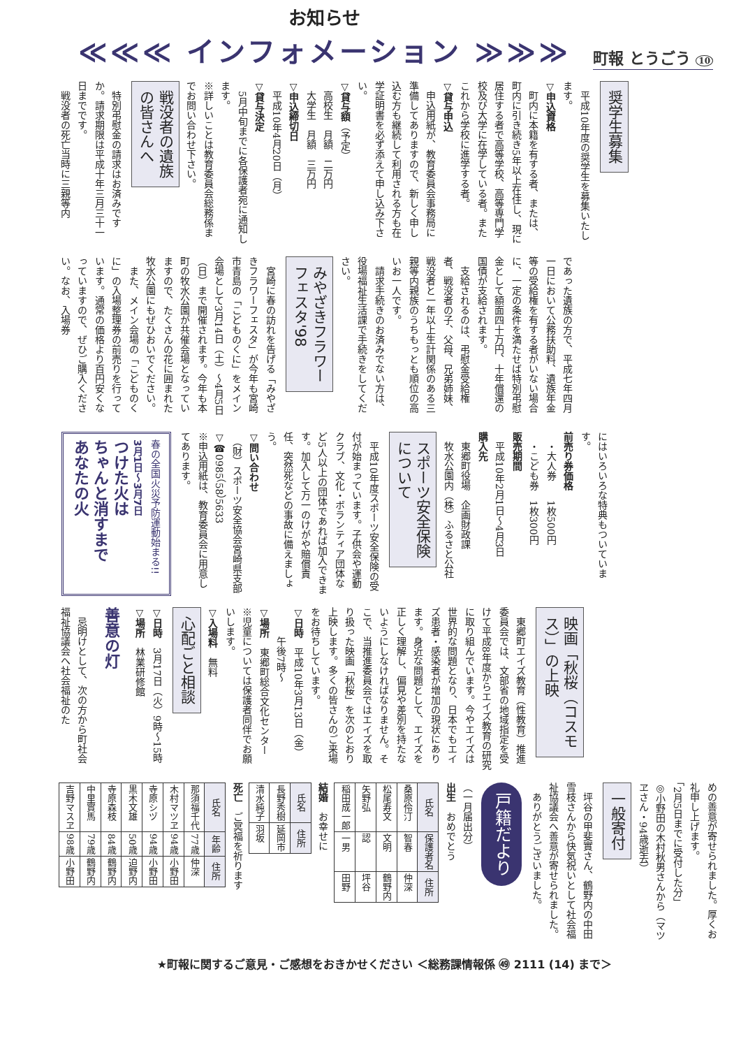お知らせ
≪≪≪ インフォメーション ≫≫≫
町報 とうごう 10
奨学生募集
　平成10年度の奨学生を募集いたします。
▽申込資格
　町内に本籍を有する者、または、町内に引き続き5年以上在住し、現に居住する者で高等学校、高等専門学校及び大学に在学している者。またこれから学校に進学する者。
▽貸与申込
　申込用紙が、教育委員会事務局に準備してありますので、新しく申し込む方も継続して利用される方も在学証明書を必ず添えて申し込み下さい。
▽貸与額（予定）
　高校生　月額　二万円
　大学生　月額　三万円
▽申込締切日
　平成10年4月20日（月）
▽貸与決定
　5月中旬までに各保護者宛に通知します。
※詳しいことは教育委員会総務係までお問い合わせ下さい。
戦没者の遺族
の皆さんへ
　特別弔慰金の請求はお済みですか。請求期限は平成十年三月三十一日までです。
　戦没者の死亡当時に三親等内
であった遺族の方で、平成七年四月一日において公務扶助料、遺族年金等の受給権を有する者がいない場合に、一定の条件を満たせば特別弔慰金として額面四十万円、十年償還の国債が支給されます。
　支給されるのは、弔慰金受給権者、戦没者の子、父母、兄弟姉妹、戦没者と一年以上生計関係のある三親等内親族のうちもっとも順位の高いお一人です。
　請求手続きのお済みでない方は、役場福祉生活課で手続きをしてください。
みやざきフラワー
フェスタ'98
　宮崎に春の訪れを告げる「みやざきフラワーフェスタ」が今年も宮崎市青島の「こどものくに」をメイン会場として3月14日（土）～4月5日（日）まで開催されます。今年も本町の牧水公園が共催会場となっていますので、たくさんの花に囲まれた牧水公園にもぜひおいでください。
　また、メイン会場の「こどものくに」の入場整理券の前売りを行っています。通常の価格より百円安くなっていますので、ぜひご購入ください。なお、入場券
にはいろいろな特典もついています。
前売り券価格
　・大人券　　1枚500円
　・こども券　1枚300円
販売期間
　平成10年2月1日～4月3日
購入先
　東郷町役場　企画財政課
　牧水公園内（株）ふるさと公社
スポーツ安全保険
について
　平成10年度スポーツ安全保険の受付が始まっています。子供会や運動クラブ、文化・ボランティア団体など5人以上の団体であれば加入できます。加入して万一のけがや賠償責任、突然死などの事故に備えましょう。
▽問い合わせ
　（財）スポーツ安全協会宮崎県支部
▽☎0985（58）5633
※申込用紙は、教育委員会に用意してあります。
春の全国火災予防運動始まる!!
3月1日～3月7日
つけた火は
ちゃんと消すまで
あなたの火
映画「秋桜（コスモ
ス）」の上映
　東郷町エイズ教育（性教育）推進委員会では、文部省の地域指定を受けて平成8年度からエイズ教育の研究に取り組んでいます。今やエイズは世界的な問題となり、日本でもエイズ患者・感染者が増加の現状にあります。身近な問題として、エイズを正しく理解し、偏見や差別を持たないようにしなければなりません。そこで、当推進委員会ではエイズを取り扱った映画「秋桜」を次のとおり上映します。多くの皆さんのご来場をお待ちしています。
▽日時　平成10年3月13日（金）
　　　午後7時～
▽場所　東郷町総合文化センター
※児童については保護者同伴でお願いします。
▽入場料　無料
心配ごと相談
▽日時　3月17日（火）9時～15時
▽場所　林業研修館
善意の灯
　忌明けとして、次の方から町社会福祉協議会へ社会福祉のた
めの善意が寄せられました。厚くお礼申し上げます。
「2月5日までに受付した分」
◎小野田の木村秋男さんから（マツヱさん・94歳逝去）
一般寄付
　坪谷の甲斐實さん、鶴野内の中田雪枝さんから快気祝いとして社会福祉協議会へ善意が寄せられました。
　ありがとうございました。
戸籍だより
（一月届出分）
出生　おめでとう
| 氏名 | 保護者名 | 住所 |
| --- | --- | --- |
| 桑原伶汀 | 智春 | 仲深 |
| 松尾寿文 | 文明 | 鶴野内 |
| 矢野弘 | 認 | 坪谷 |
| 稲田成一郎 | 一男 | 田野 |
結婚　お幸せに
| 氏名 | 住所 |
| --- | --- |
| 長野秀樹 | 延岡市 |
| 清水純子 | 羽坂 |
死亡　ご冥福を祈ります
| 氏名 | 年齢 | 住所 |
| --- | --- | --- |
| 那須福千代 | 77歳 | 仲深 |
| 木村マツヱ | 94歳 | 小野田 |
| 寺原シヅ | 94歳 | 小野田 |
| 黒木文雄 | 50歳 | 迫野内 |
| 寺原森枝 | 84歳 | 鶴野内 |
| 中里實馬 | 79歳 | 鶴野内 |
| 吉野マスヱ | 98歳 | 小野田 |
★町報に関するご意見・ご感想をおきかせください ＜総務課情報係 ㊾ 2111 (14) まで＞